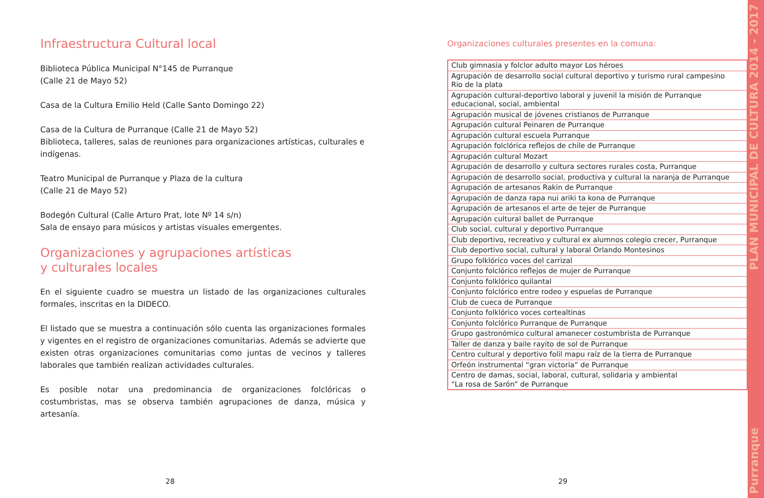Infraestructura Cultural local
Biblioteca Pública Municipal N°145 de Purranque
(Calle 21 de Mayo 52)
Casa de la Cultura Emilio Held (Calle Santo Domingo 22)
Casa de la Cultura de Purranque (Calle 21 de Mayo 52)
Biblioteca, talleres, salas de reuniones para organizaciones artísticas, culturales e indígenas.
Teatro Municipal de Purranque y Plaza de la cultura
(Calle 21 de Mayo 52)
Bodegón Cultural (Calle Arturo Prat, lote Nº 14 s/n)
Sala de ensayo para músicos y artistas visuales emergentes.
Organizaciones y agrupaciones artísticas
y culturales locales
En el siguiente cuadro se muestra un listado de las organizaciones culturales formales, inscritas en la DIDECO.
El listado que se muestra a continuación sólo cuenta las organizaciones formales y vigentes en el registro de organizaciones comunitarias. Además se advierte que existen otras organizaciones comunitarias como juntas de vecinos y talleres laborales que también realizan actividades culturales.
Es posible notar una predominancia de organizaciones folclóricas o costumbristas, mas se observa también agrupaciones de danza, música y artesanía.
28
Organizaciones culturales presentes en la comuna:
| Club gimnasia y folclor adulto mayor Los héroes |
| Agrupación de desarrollo social cultural deportivo y turismo rural campesino Rio de la plata |
| Agrupación cultural-deportivo laboral y juvenil la misión de Purranque educacional, social, ambiental |
| Agrupación musical de jóvenes cristianos de Purranque |
| Agrupación cultural Peinaren de Purranque |
| Agrupación cultural escuela Purranque |
| Agrupación folclórica reflejos de chile de Purranque |
| Agrupación cultural Mozart |
| Agrupación de desarrollo y cultura sectores rurales costa, Purranque |
| Agrupación de desarrollo social, productiva y cultural la naranja de Purranque |
| Agrupación de artesanos Rakin de Purranque |
| Agrupación de danza rapa nui ariki ta kona de Purranque |
| Agrupación de artesanos el arte de tejer de Purranque |
| Agrupación cultural ballet de Purranque |
| Club social, cultural y deportivo Purranque |
| Club deportivo, recreativo y cultural ex alumnos colegio crecer, Purranque |
| Club deportivo social, cultural y laboral Orlando Montesinos |
| Grupo folklórico voces del carrizal |
| Conjunto folclórico reflejos de mujer de Purranque |
| Conjunto folklórico quilantal |
| Conjunto folclórico entre rodeo y espuelas de Purranque |
| Club de cueca de Purranque |
| Conjunto folklórico voces cortealtinas |
| Conjunto folclórico Purranque de Purranque |
| Grupo gastronómico cultural amanecer costumbrista de Purranque |
| Taller de danza y baile rayito de sol de Purranque |
| Centro cultural y deportivo folil mapu raíz de la tierra de Purranque |
| Orfeón instrumental “gran victoria” de Purranque |
| Centro de damas, social, laboral, cultural, solidaria y ambiental “La rosa de Sarón” de Purranque |
29
Purranque PLAN MUNICIPAL DE CULTURA 2014 - 2017